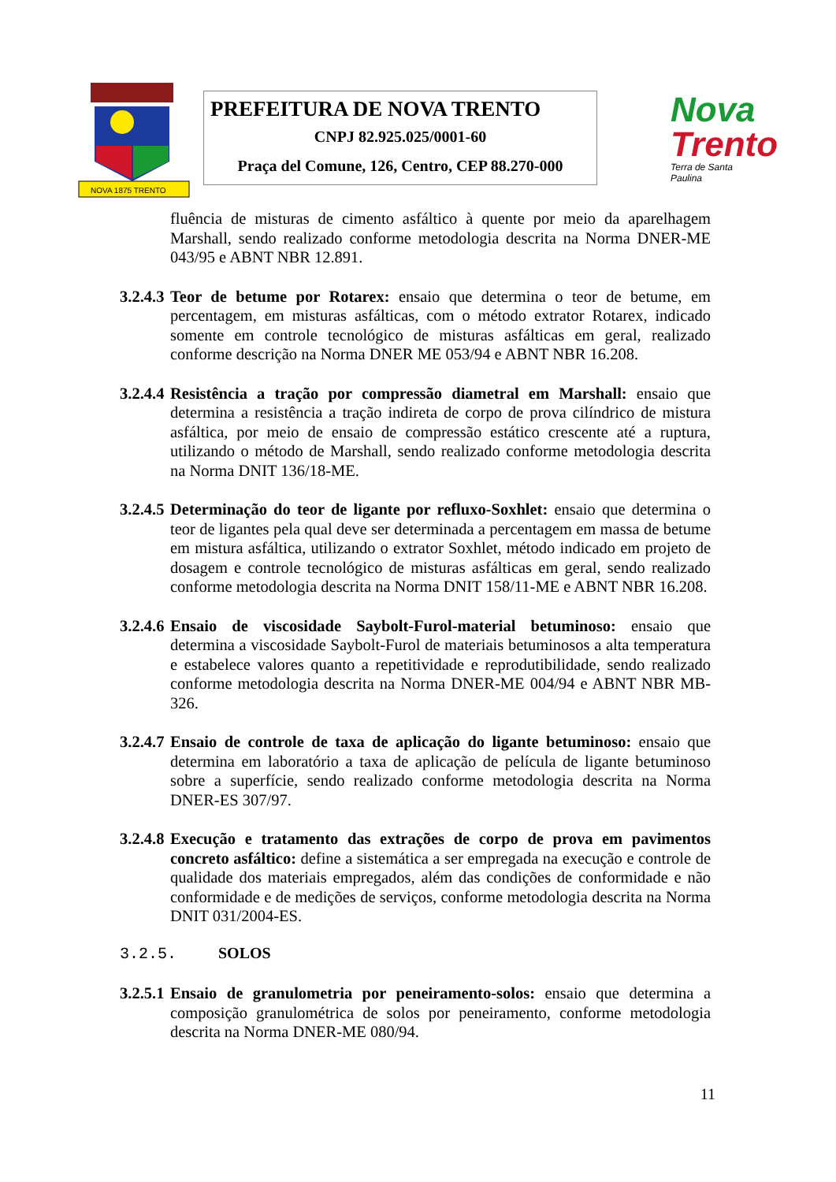NOVA 1875 TRENTO
PREFEITURA DE NOVA TRENTO
CNPJ 82.925.025/0001-60
Praça del Comune, 126, Centro, CEP 88.270-000
Nova
Trento
Terra de Santa Paulina
fluência de misturas de cimento asfáltico à quente por meio da aparelhagem Marshall, sendo realizado conforme metodologia descrita na Norma DNER-ME 043/95 e ABNT NBR 12.891.
3.2.4.3
Teor de betume por Rotarex: ensaio que determina o teor de betume, em percentagem, em misturas asfálticas, com o método extrator Rotarex, indicado somente em controle tecnológico de misturas asfálticas em geral, realizado conforme descrição na Norma DNER ME 053/94 e ABNT NBR 16.208.
3.2.4.4
Resistência a tração por compressão diametral em Marshall: ensaio que determina a resistência a tração indireta de corpo de prova cilíndrico de mistura asfáltica, por meio de ensaio de compressão estático crescente até a ruptura, utilizando o método de Marshall, sendo realizado conforme metodologia descrita na Norma DNIT 136/18-ME.
3.2.4.5
Determinação do teor de ligante por refluxo-Soxhlet: ensaio que determina o teor de ligantes pela qual deve ser determinada a percentagem em massa de betume em mistura asfáltica, utilizando o extrator Soxhlet, método indicado em projeto de dosagem e controle tecnológico de misturas asfálticas em geral, sendo realizado conforme metodologia descrita na Norma DNIT 158/11-ME e ABNT NBR 16.208.
3.2.4.6
Ensaio de viscosidade Saybolt-Furol-material betuminoso: ensaio que determina a viscosidade Saybolt-Furol de materiais betuminosos a alta temperatura e estabelece valores quanto a repetitividade e reprodutibilidade, sendo realizado conforme metodologia descrita na Norma DNER-ME 004/94 e ABNT NBR MB-326.
3.2.4.7
Ensaio de controle de taxa de aplicação do ligante betuminoso: ensaio que determina em laboratório a taxa de aplicação de película de ligante betuminoso sobre a superfície, sendo realizado conforme metodologia descrita na Norma DNER-ES 307/97.
3.2.4.8
Execução e tratamento das extrações de corpo de prova em pavimentos concreto asfáltico: define a sistemática a ser empregada na execução e controle de qualidade dos materiais empregados, além das condições de conformidade e não conformidade e de medições de serviços, conforme metodologia descrita na Norma DNIT 031/2004-ES.
3.2.5. SOLOS
3.2.5.1
Ensaio de granulometria por peneiramento-solos: ensaio que determina a composição granulométrica de solos por peneiramento, conforme metodologia descrita na Norma DNER-ME 080/94.
11